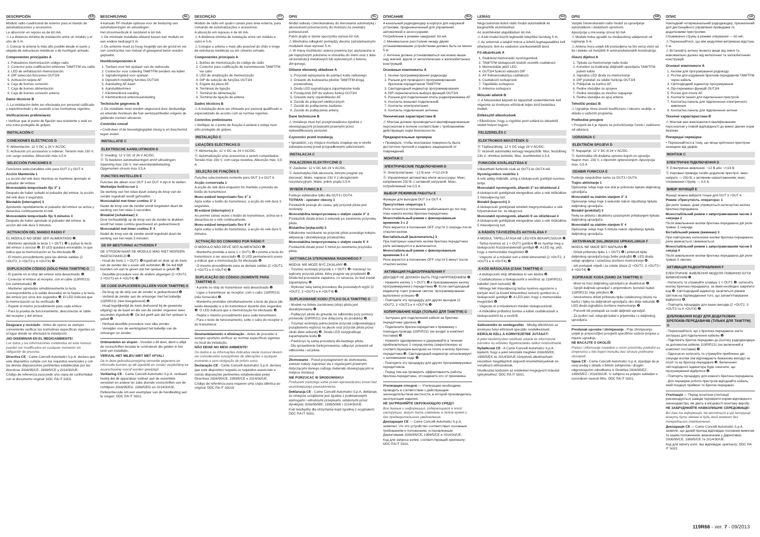DESCRIPCIÓN ES
Módulo radio cuadricanal de exterior para el mando de automatizaciones y accesorios.
La absorción en reposo es de 60 mA.
⚠ La distancia mínima de instalación entre un módulo y el otro de 5 m.
⚠ Colocar la antena lo más alto posible desde el suelo y alejada de estructuras metálicas o de hormigón armado.
Componentes principales A
1. Pulsadores memorización código radio
2. Conector para codificación emisores TAM/TFM vía cable
3. LED de señalización memorización.
4. DIP selección funciones OUT3/4
5. Activación tarjeta AF
6. Caja de bornes conexión
7. Caja de bornes alimentación
8. Caja de bornes conexión antena
Datos técnicos B
⚠ La instalación debe ser efectuada por personal calificado y experimentado y de acuerdo a las normativas vigentes.
Verificaciones preliminares
• Verificar que el punto de fijación sea resistente y esté en una zona protegida de golpes.
INSTALACIÓN C
CONEXIONES ELÉCTRICOS D
ⓐ Alimentación: 12 V DC o 24 V AC/DC.
ⓑ Activación y/o accesorios a ordenar: Tensión máx 230 V, con carga resistiva. Absorción máx 0,5 A
SELECCIÓN FUNCIONES E
Funciones seleccionables sólo para OUT 3 y OUT 4.
Acción Mantenida 1
La acción del relé dura mientras se mantiene apretado el pulsador del emisor.
Monoestable temporizado fijo 3" 2
Después de haber soltado el pulsador del emisor, la acción del relé dura 3 segundos.
Biestable (interruptor) 3
Apretando repetidamente el pulsador del emisor se activa y desactiva continuamente el relé.
Monoestable temporizado fijo 5 minutos 4
Después de haber apretado el pulsador del emisor, la acción del relé dura 5 minutos.
ACTIVACIÓN DEL MANDO RADIO F
EL MÓDULO NO DEBE SER ALIMENTADO ❶.
- Mantener apretada la tecla 1 = OUT1 ❹ y pulsar la tecla del emisor a asociar ❺. El LED quedará encendido, lo que indica que la memorización se ha efectuado ❻.
- El mismo procedimiento para las demás salidas (2 =OUT2, 3 =OUT3 y 4 =OUT4) ❼.
DUPLICACIÓN CÓDIGO (SÓLO PARA TAM/TFM) G
- El puente en el strip del emisor está desactivado ❶.
- Conectar el emisor al receptor, con el cable 119RIR211 (no suministrado) ❷.
- Mantener apretadas simultáneamente la tecla (correspondiente a la salida deseada) en la tarjeta y la tecla del emisor por unos dos segundos ❸. El LED indicará que la memorización se ha verificado ❹.
- Repetir el mismo procedimiento para cada emisor.
- Para la prueba de funcionamiento, desconectar el cable del receptor y del emisor.
Desguace y reciclado - Antes de operar es siempre conveniente verificar las normativas específicas vigentes en el lugar donde se efectuará la instalación.
¡NO DISEMINAR EN EL MEDIOAMBIENTE!
Los datos y las informaciones contenidas en este manual pueden ser modificados en cualquier momento sin obligación de preaviso.
Directiva CE - Came Cancelli Automatici S.p.A. declara que este dispositivo cumple con los requisitos esenciales y con las demás disposiciones pertinentes establecidas por las directivas 2006/95/CE, 1999/5/CE y 2014/30/UE.
Código de referencia para pedir una copia de conformidad con el documento original: DDC RA IT S001.
BESCHRIJVING NL
4-kanaals RF-module opbouw voor de besturing van automatiseringen en uitrustingen.
Het stroomverbruik in ruststand is 60 mA.
⚠ De minimale installatie-afstand tussen een module en een andere bedraagt 5 m.
⚠ De antenne moet zo hoog mogelijk van de grond en ver van constructies van metaal of gewapend beton worden geplaatst.
Hoofdcomponenten A
1. Toetsen voor het opslaan van de radiocode
2. Connector voor codering TAM/TFM-zenders via kabel
3. Signaleringsled voor opslaan
4. Dipswitch instelling functies OUT3/4
5. Aansluiting AF-kaart
6. Aansluitklemmen
7. Klemmenbord voeding
8. Klemmenbord antenneaansluiting
Technische gegevens B
⚠ De installatie moet worden uitgevoerd door deskundige en erkende monteurs die hun werkzaamheden volgens de geldende normen uitvoeren.
Controles vooraf
• Controleer of de bevestigingsplek stevig is en beschermd tegen stoten.
INSTALLATIE C
ELEKTRISCHE AANSLUITINGEN D
ⓐ Voeding: 12 V DC of 24 V AC/DC.
ⓑ Te besturen automatiseringen en/of uitrustingen: Spanning max 230 V, met weerstandsbelasting. Opgenomen stroom max 0,5 A
FUNCTIES INSTELLEN E
Functies die alleen voor OUT 3 en OUT 4 zijn in te stellen.
Werkwijze hold-to-run 1
De werking van het relais duurt zolang de knop van de zender ingedrukt wordt gehouden.
Monostabiel met timer continu 3" 2
Nadat de knop van de zender wordt losgelaten duurt de werking van het relais 3 seconden.
Bistabiel (schakelaar) 3
Door herhaaldelijk op de knop van de zender te drukken wordt het relais continu geactiveerd en gedeactiveerd.
Monostabiel met timer continu 5' 4
Nadat de knop van de zender wordt ingedrukt duurt de werking van het relais 5 minuten.
DE RF-BESTURING ACTIVEREN F
DE STROOM NAAR DE MODULE MAG NIET WORDEN INGESCHAKELD ❶.
- Houd de toets 1 = OUT1 ❹ ingedrukt en druk op de toets van de zender die u eraan wilt verbinden ❺. De led blijft branden om aan te geven dat het opslaan is gelukt ❻.
- Dezelfde procedure voor de andere uitgangen (2 =OUT2, 3 =OUT3 en 4 =OUT4) ❼.
DE CODE DUPLICEREN (ALLEEN VOOR TAM/TFM) G
- De brug op de strip van de zender is gedeactiveerd ❶.
- Verbind de zender aan de ontvanger met het kabeltje 119RIR211 (niet meegeleverd) ❷.
- Houd tegelijkertijd de toets (behorend bij de gewenste uitgang) op de kaart en die van de zender ongeveer twee seconden ingedrukt ❸. De led geeft aan dat het opslaan is gelukt ❹.
- Herhaal dezelfde procedure voor elke zender.
- Verwijder voor de werkingstest het kabeltje van de ontvanger en zender.
Ontmantelen en slopen - Voordat u dit doet, dient u altijd de voorschriften terzake te controleren die gelden in het land van installatie.
VERVUIL HET MILIEU NIET MET AFVAL!
De in deze gebruiksaanwijzing vermelde gegevens en informatie kunnen op elk ogenblik en zonder verplichting tot waarschuwing vooraf worden gewijzigd.
Verklaring CE - Came Cancelli Automatici S.p.A. verklaart hierbij dat de apparatuur voldoet aan de essentiële vereisten en andere ter zake doende voorschriften van de richtlijnen 2006/95/EG, 1999/5/EG en 2014/30/UE.
Referentiecode om een exemplaar van de handleiding aan te vragen: DDC RA IT S001.
DESCRIÇÃO PT
Módulo de rádio em quatro canais para área externa, para comando de automatizações e acessórios.
A absorção em repouso é de 60 mA.
⚠ A distância mínima de instalação entre um módulo e outro é 5 m.
⚠ Coloque a antena o mais alto possível do chão e longe de estruturas metálicas ou em cimento armado.
Componentes principais A
1. Botões de memorização do código de rádio
2. Conector para codificação de transmissores TAM/TFM via cabo
3. LED de sinalização de memorização
4. DIP de seleção de funções OUT3/4
5. Engate da placa AF.
6. Terminais de ligação
7. Terminal de alimentação
8. Terminal de ligação de antena
Dados técnicos B
⚠ A instalação deve ser efetuada por pessoal qualificado e especializado de acordo com as normas vigentes.
Controlos preliminares
• Verifique se o ponto de fixação é estável e esteja num sítio protegido de golpes.
INSTALAÇÃO C
LIGAÇÕES ELÉCTRICAS D
ⓐ Alimentação: 12 V DC ou 24 V AC/DC.
ⓑ Automatização e/ou acessórios a serem comandados: Tensão máx 230 V, com carga resistiva. Absorção máx. 0,5 A
SELEÇÃO DE FUNÇÕES E
Funções selecionáveis somente para OUT 3 e OUT 4.
Acção conservada 1
A acção do relé dura enquanto for mantida a pressão do botão do transmissor.
Mono-estável temporizado fixo 3" 2
Após soltar o botão do transmissor, a acção do relé dura 3 segundos.
Bi-estável (interruptor) 3
Ao premer várias vezes o botão do transmissor, activa-se e desactiva-se o relé continuamente.
Mono-estável temporizado fixo 5' 4
Após soltar o botão do transmissor, a acção do relé dura 5 minutos.
ACTIVAÇÃO DO COMANDO POR RÁDIO F
O MÓDULO NÃO DEVE SER ALIMENTADO ❶.
- Mantenha premida a tecla 1 = OUT1 ❹ e prema a tecla do transmissor a ser associado ❺. O LED permanecerá aceso a indicar que a memorização foi efectuada ❻.
- O mesmo procedimento para as demais saídas (2 =OUT2, 3 =OUT3 e 4 =OUT4) ❼.
DUPLICAÇÃO DO CÓDIGO (SOMENTE PARA TAM/TFM) G
- A ponte no strip do transmissor está desactivada ❶.
- Ligue o transmissor ao receptor, com o cabo 119RIR211 (não fornecido) ❷.
- Mantenha premidas simultaneamente a tecla da placa (da saída desejada) e a do transmissor durante dois segundos ❸. O LED indicará que a memorização foi efectuada ❹.
- Repita o mesmo procedimento para cada transmissor.
- Para o teste de funcionamento, solte o cabo do receptor e do transmissor.
Desmantelamento e eliminação - Antes de proceder é sempre oportuno verificar as normas específicas vigentes no local da instalação.
NÃO DEIXE NO MEIO AMBIENTE!
Os dados e as informações indicadas neste manual devem ser considerados susceptíveis de alterações a qualquer momento e sem obrigação de prévio aviso.
Declaração CE - Came Cancelli Automatici S.p.A. declara que este dispositivo respeita os requisitos essenciais e outras disposições pertinentes estabelecidas pelas Directivas 2006/95/CE, 1999/5/CE e 2014/30/UE.
Código de referência para requerer uma cópia idêntica ao original: DDC RA IT S001b
OPIS PL
Moduł radiowy czterokanałowy do sterowania automatyką i akcesoriami przeznaczony do montażu na zewnątrz pomieszczeń.
Pobór prądu w stanie spoczynku wynosi 60 mA.
⚠ Minimalna odległość pomiędzy dwoma zainstalowanymi modułami musi wynosić 5 m.
⚠ W miarę możliwości antena powinna być usytuowana w jak najwyższym położeniu w stosunku do ziemi oraz z dala od konstrukcji metalowych lub wykonanych z betonu zbrojonego.
Główne elementy składowe A
1. Przyciski wpisywania do pamięci kodu radiowego
2. Gniazdo do kodowania pilotów TAM/TFM drogą przewodową
3. Dioda LED sygnalizująca zapamiętanie kodu
4. Przełącznik DIP do wyboru funkcji OUT3/4
5. Gniazdo karty częstotliwości AF
6. Zaciski do połączeń elektrycznych
7. Zaciski do podłączenia zasilania
8. Zaciski do podłączenia anteny
Dane techniczne B
⚠ Instalacja musi być przeprowadzona zgodnie z obowiązującymi przepisami prawnymi przez wykwalifikowany personel.
Czynności przed instalacją
• Sprawdzić, czy miejsce montażu znajduje się w strefie zabezpieczonej przed przypadkowymi uderzeniami.
INSTALACJA C
POŁĄCZENIA ELEKTRYCZNE D
ⓐ Zasilanie: 12 V DC lub 24 V AC/DC.
ⓑ Automatyka i/lub akcesoria, którymi pragnie się sterować: Maks. napięcie 230 V z obciążeniem rezystancyjnym. Maks. pobór prądu 0,5 A
WYBÓR FUNKCJI E
Funkcje wybieralne tylko dla OUT3 i OUT4.
TOTMAN - operator obecny 1
Przekaźnik pracuje do czasu, gdy przycisk pilota jest wciśnięty.
Monostabilna temporyzowana o stałym czasie 3" 2
Przekaźnik działa przez 3 sekundy po zwolnieniu przycisku pilota.
Bistabilna (wyłącznik) 3
Kilkakrotne naciskanie na przycisk pilota powoduje kolejno aktywację i dezaktywację przekaźnika.
Monostabilna temporyzowana o stałym czasie 5' 4
Przekaźnik działa przez 5 minut po zwolnieniu przycisku pilota.
AKTYWACJA STEROWANIA RADIOWEGO F
MODUŁ NIE MOŻE BYĆ ZASILANY ❶.
- Trzymać wciśnięty przycisk 1 = OUT1 ❹ i nacisnąć na wybrany przycisk pilota, który pragnie się przydzielić ❺. Dioda led pozostanie zapalona, co oznacza, że kod został zapamiętany ❻.
- Wykonać taką samą procedurę dla pozostałych wyjść (2 =OUT2, 3 =OUT3 e 4 =OUT4) ❼.
DUPLIKOWANIE KODU (TYLKO DLA TAM/TFM) G
- Mostek na listwie zaciskowej (strip) pilota jest dezaktywowany ❶.
- Podłączyć pilota do gniazda na odbiorniku przy pomocy przewodu 119RIR211 (nie dołączony do produktu) ❷.
- Trzymać wciśnięty jednocześnie przycisk (odpowiadający pożądanemu wyjściu) na płycie oraz przycisk pilota przez około dwie sekundy ❸. Dioda LED zasygnalizuje zapamiętanie kodu ❹.
- Powtórzyć tą samą procedurę dla każdego pilota.
- Dla sprawdzenia funkcjonowania, odłączyć przewód od odbiornika i od pilota.
Złomowanie - Przed przystąpieniem do złomowania, zawsze należy zapoznać się z regulacjami prawnymi dotyczącymi danego rodzaju materiału obowiązującymi w miejscu instalacji.
NIE PORZUCAĆ W ŚRODOWISKU!
Producent zastrzega sobie prawo wprowadzania zmian bez wcześniejszego powiadomienia.
Deklaracja CE - Came Cancelli Automatici S.p.A. deklaruje, że niniejsze urządzenie jest zgodne z podstawowymi wymogami i odnośnymi przepisami, ustalonymi przez dyrektywy 2006/95/WE, 1999/5/WE i 2014/30/UE.
Kod niezbędny dla otrzymania kopii zgodnej z oryginałem: DDC RA IT S001.
ОПИСАНИЕ RU
4-канальный радиодекодер в корпусе для наружной установки, предназначенный для управления автоматикой и аксессуарами.
Потребление в режиме ожидания: 60 мА.
⚠ Минимальное расстояние между двумя устанавливаемыми устройствами должно быть не менее 5 м.
⚠ Антенна должна устанавливаться как можно выше над землей, вдали от металлических и железобетонных конструкций.
Основные компоненты A
1. Кнопки программирования радиокода
2. Разъем для проводного программирования брелоков-передатчиков TAM/TFM
3. Светодиодный индикатор программирования
4. DIP-переключатель выбора функций OUT3/4
5. Разъем для подключения платы радиоприемника AF
6. Контакты внешних подключений
7. Контакты электропитания
8. Контакты подключения антенны
Технические характеристики B
⚠ Монтаж должен производиться квалифицированным персоналом в полном соответствии с требованиями действующих норм безопасности.
Предварительные проверки
• Проверьте, чтобы монтажная поверхность была достаточно прочной и надежно защищенной от повреждений.
МОНТАЖ C
ЭЛЕКТРИЧЕСКИЕ ПОДКЛЮЧЕНИЯ D
ⓐ Электропитание: ~12 В или ~/=12-24 В
ⓑ Управляемая автоматика и/или аксессуары: Макс. напряжение 230 В, с активной нагрузкой. Макс. потребляемый ток 0,5 А
ВЫБОР РЕЖИМОВ РАБОТЫ E
Функции для выходов OUT 3 и OUT 4.
Присутствие оператора 1
Реле остается в положении срабатывания до тех пор, пока нажата кнопка брелока-передатчика.
Моностабильный режим с фиксированным временем 3 с 2
Реле вернется в положение OFF спустя 3 секунды после отжатия кнопки.
Бистабильный (выключатель) 3
При повторных нажатиях кнопки брелока-передатчика реле активируется и выключается.
Моностабильный режим с фиксированным временем 5 с 4
Реле вернется в положение OFF спустя 5 минут после отжатия кнопки.
АКТИВАЦИЯ РАДИОУПРАВЛЕНИЯ F
ДЕКОДЕР НЕ ДОЛЖЕН БЫТЬ ПОД НАПРЯЖЕНИЕМ ❶.
- Нажмите кнопку 1 = OUT1 ❹ и присваиваемую кнопку программируемого передатчика ❺. Если светодиодный индикатор горит ровным светом, программирование выполнено успешно ❻.
- Повторите эту процедуру для других выходов (2 =OUT2, 3 =OUT3 и 4 =OUT4) ❼.
КОПИРОВАНИЕ КОДА (ТОЛЬКО ДЛЯ TAM/TFM) G
- Заглушка для подключения кабеля на брелоке-передатчике удалена ❶.
- Подключите брелок-передатчик к приемнику с помощью провода 119RIR211 (не входит в комплект поставки) ❷.
- Нажмите одновременно и удерживайте в течение приблизительно 2 секунд кнопку (закрепленную за соответствующим выходом) на плате и кнопку брелока-передатчика ❸. Светодиодный индикатор сигнализирует о запоминании кода ❹.
- Повторите эту процедуру для других программируемых передатчиков.
- Перед тем как проверить эффективность работы брелока-передатчика, отсоедините его от приемника.
Утилизация отходов — Утилизацию необходимо проводить в соответствии с действующим законодательством местности, в которой производилась эксплуатация изделия.
НЕ ЗАГРЯЗНЯЙТЕ ОКРУЖАЮЩУЮ СРЕДУ!
Все данные и информация, содержащиеся в этой инструкции, могут быть изменены в любое время и без предварительного уведомления.
Декларация CE — Came Cancelli Automatici S.p.A. заявляет, что это устройство соответствует основным требованиям и положениям, установленным Директивами 2006/95/CE, 1999/5/CE и 2014/30/UE.
Код для запроса копии, соответствующей оригиналу: DDC RA IT S001.
LEÍRÁS HU
Négycsatornás külső rádió modul automatikák és kiegészítők vezérléséhez
Az áramfelvétel alapállásban 60 mA.
⚠ A két modul között legkisebb telepítési távolság 5 m.
⚠ Az antennát a talajtól mérve a lehető legmagasabbra kell elhelyezni, fém és vasbeton szerkezetektől távol.
Fő alkatrészek A
1. Rádiókód memorizáló nyomógombok
2. TAM/TFM távkapcsoló kódoló vezeték csatlakozó
3. Memorizálás jelző LED
4. OUT3/4 funkció választó DIP
5. AF frekvenciakártya csatlakozó
6. Csatlakozó sorkapcsok
7. Tápellátás sorkapocs
8. Antenna sorkapocs
Műszaki adatok B
⚠ A felszerelést képzett és tapasztalt szakembernek kell végeznie az érvényes előírások teljes körű betartása mellett.
Előkészítő ellenőrzések
• Ellenőrizze, hogy a rögzítési pont szilárd és ütésektől védett helyen legyen.
FELSZERELÉS C
ELEKTROMOS BEKÖTÉSEK D
ⓐ Tápfeszültség: 12 V DC vagy 24 V AC/DC.
ⓑ Vezérelt automatika és/vagy kiegészítők: Max. feszültség 230 V, ohmikus terhelés. Max. áramfelvétel 0,5 A
FUNKCIÓK KIVÁLASZTÁSA E
Választható funkciók csak az OUT3 és OUT4-nél.
Nyomógombos vezérlés 1
A relé addig működik, amíg a távkapcsoló gombját nyomva tartja.
Monostabil nyomógomb, állandó 3"-es időzítéssel 2
A távkapcsoló gombjának elengedése után a relé működése 3 másodpercig tart.
Bistabil (kapcsoló) 3
A távkapcsoló gombjának ismételt megnyomásakor a relé folyamatosan be- és kikapcsol.
Monostabil nyomógomb, állandó 5'-es időzítéssel 4
A távkapcsoló gombjának elengedése után a relé működése 5 másodpercig tart.
A RÁDIÓS TÁVVEZÉRLÉS AKTIVÁLÁSA F
A MODUL TÁPELLÁTÁSA NE LEGYEN BEKAPCSOLVA ❶.
- Tartsa nyomva az 1 = OUT1 gombot ❹ és nyomja meg a távkapcsoló hozzárendelendő gombját ❺. A LED ég, jelzi, hogy a memorizálás megtörtént ❻.
- Végezze el a művelet sort a többi kimenetnél (2 =OUT2, 3 =OUT3 e 4 =OUT4) ❼.
A KÓD MÁSOLÁSA (CSAK TAM/TFM) G
- A távkapcsoló strip áthidalása ki van iktatva ❶.
- Csatlakoztassa a távkapcsolót a vevőhöz az 119RIR211 kábellel (nem tartozék) ❷.
- Mintegy két másodpercig tartsa nyomva egyszerre a kártyán levő (a kívánt kimenethez tartozó) gombot és a távkapcsoló gombját ❸. A LED jelzi, hogy a memorizálás megtörtént ❹.
- Végezze el a műveletsort minden távkapcsolónál.
- A működési próbához bontsa a kábel csatlakozását a távkapcsolóról és a vevőről.
Szétszerelés és semlegesítés - Mindig ellenőrizze az érvényes helyi előírások speciális rendelkezéseit.
KERÜLNI KELL A KÖRNYEZETBE JUTÁSÁT!
A jelen kézikönyvben található adatok és információk bármikor és előzetes figyelmeztetés nélkül módosíthatók.
Nyilatkozat CE - A Came Cancelli Automatici S.p.A. kijelenti, hogy a jelen készülék megfelel 2006/95/EK, 1999/5/EK és 2014/30/UE irányelvek alkalmazható részeiben megállapított alapvető követelményeknek és vonatkozó előírásoknak.
Hivatkozási kódszám az eredetivel megegyező másolat igényléséhez: DDC RA IT S001.
OPIS HR
Vanjski četverokanalni radio modul za upravljanje automatikom i dodatnom opremom.
Apsorpcija u mirovanju iznosi 60 mA.
⚠ Module treba ugraditi na međusobnoj udaljenosti od najmanje 5 m.
⚠ Antena mora uvijek biti postavljena na što većoj visini od tla i daleko od metalnih ili armiranobetonskih konstrukcija.
Glavni dijelovi A
1. Tipkala za memoriranje radio koda
2. Konektor za kodiranje daljinskih upravljača TAM/TFM putem kabla
3. Signalna LED dioda za memoriranje
4. DIP prekidač za odabir funkcija OUT3/4
5. Priključak za karticu AF.
6. Redne stezaljke za spojeve
7. Redna stezaljka za mrežno napajanje
8. Redna stezaljka za spoj antene
Tehnički podaci B
⚠ Ugradnju mora izvesti kvalificirano i iskusno osoblje, u skladu s važećim propisima.
Prethodne provjere
• Provjeriti da li je mjesto za pričvršćivanje čvrsto i zaštićeno od udaraca;
UGRADNJA C
ELEKTRIČNI SPOJEVI D
ⓐ Napajanje: 12 V DC ili 24 V AC/DC.
ⓑ Automatika i/ili dodatna oprema kojom se upravlja: Napon max. 230 V, s otpornim opterećenjem. Apsorpcija max. 0,5 A
ODABIR FUNKCIJA E
Funkcije raspoložive samo za OUT3 i OUT4.
Trajno aktiviranje 1
Djelovanje releja traje sve dok je pritisnuto tipkalo daljinskog upravljača.
Monostabil sa stalnim stanjem 3" 2
Djelovanje releja traje 3 sekunde nakon otpuštanja tipkala daljinskog upravljača.
Bistabil (prekidač) 3
Relej se aktivira i deaktivira uzastopnim pritiskanjem tipkala daljinskog upravljača.
Monostabil sa stalnim stanjem 5' 4
Djelovanje releja traje 5 minuta nakon otpuštanja tipkala daljinskog upravljača.
AKTIVIRANJE DALJINSKOG UPRAVLJANJA F
MODUL NE SMIJE BITI NAPAJAN ❶.
- Držati pritisnutu tipku 1 = OUT1 ❹ i pritisnuti tipku daljinskog upravljača koju želite pridružiti ❺. LED dioda ostaje upaljena i označava izvršeno memoriranje ❻.
- Isti postupak vrijedi i za ostale izlaze (2 =OUT2, 3 =OUT3 i 4 =OUT4) ❼.
KOPIRANJE KODA (SAMO ZA TAM/TFM) G
- Most na traci daljinskog upravljača je deaktiviran ❶.
- Spojiti daljinski upravljač s prijemnikom, koristeći kabel 119RIR211 (nije priložen) ❷.
- Istovremeno držati pritisnutu tipku (odabranog izlaza) na kartici i tipku na daljinskom upravljaču oko dvije sekunde ❸. LED dioda signalizira izvršeno memoriranje ❹.
- Ponoviti isti postupak za svaki daljinski upravljač.
- Za probni rad, odspojiti kabel s prijemnika i s daljinskog upravljača.
Prestanak uporabe i zbrinjavanje - Prije zbrinjavanja uvijek je preporučljivo provjeriti specifične važeće propise u mjestu ugradnje.
NE BACAJTE U OKOLIŠ!
Podaci i informacije navedeni u ovom priručniku podložni su izmjenama u bilo kojem trenutku bez obveze prethodne obavijesti.
Izjava CE - Came Cancelli Automatici S.p.A. izjavljuje da je ovaj uređaj u skladu s bitnim zahtjevima i drugim odgovarajućim odredbama iz Direktiva 2006/95/EZ, 1999/5/EZ i 2014/30/UE. U zahtjevu za prijepis sukladan s izvornikom navesti šifru: DDC RA IT S001.
ОПИС UK
Накладний чотириканальний радіодекодер, призначений для дистанційного управління приводами та додатковими пристроями.
Споживання струму в режимі очікування — 60 мА.
⚠ Переконайтеся, що між модулями витримана відстань 5 м.
⚠ Встановіть антену якомога вище від землі та максимально далеко від металічних та залізобетонних конструкцій.
Основні компоненти A
1. Кнопки для програмування радіокоду
2. Роз'єм для кодування брелоків-передавачів TAM/TFM через кабель
3. Світлодіодний індикатор програмування
4. Dip-перемикач функцій OUT3/4
5. Роз'єм для плати AF
6. Контакти панелі для підключення пристроїв
7. Контактна панель для підключення електричного живлення
8. Контактна панель для підключення антени
Технічні характеристики B
⚠ Монтаж має виконуватися кваліфікованим персоналом у повній відповідності до вимог діючих норм безпеки.
Попередні перевірки
• Переконайтеся в тому, що місце кріплення пристрою захищене від ударів.
МОНТАЖ C
ЕЛЕКТРИЧНІ ПІДКЛЮЧЕННЯ D
ⓐ Електричне живлення: ~12 В або ~/=24 В
ⓑ Керовані приводи та/або додаткові пристрої: макс. напруга — 230 В, з активним навантаженням; макс. споживання струму — 0,5 А.
ВИБІР ФУНКЦІЙ E
Функції можна вибрати тільки для OUT 3 і OUT 4.
Режим «Присутність оператора» 1
Дія реле триває, доки утримується натиснутою кнопка брелока-передавача.
Моностабільний режим з запрограмованим часом 3 секунди 2
Після вивільнення кнопки брелока-передавача дія реле триває 3 секунди.
Бістабільний режим (вимикач) 3
При повторному натисканні кнопки брелока-передавача реле вмикається і вимикається.
Моностабільний режим з запрограмованим часом 5 секунд 4
Після вивільнення кнопки брелока-передавача дія реле триває 5 хвилин.
АКТИВАЦІЯ РАДІОУПРАВЛІННЯ F
ЕЛЕКТРИЧНЕ ЖИВЛЕННЯ МОДУЛЯ ПОВИННО БУТИ ВИМКНЕНИМ ❶.
- Натисніть та утримуйте клавішу 1 = OUT1 ❹, натисніть кнопку брелока-передавача, за яким необхідно закріпити код ❺. Світлодіодний індикатор засвітиться рівним світлом на підтвердження того, що запам'ятовування відбулося ❻.
- Повторіть процедуру для інших виходів (2 =OUT2, 3 =OUT3 та 4 =OUT4) ❼.
ДУБЛЮВАННЯ КОДУ ДЛЯ ДОДАТКОВИХ БРЕЛОКІВ-ПЕРЕДАВАЧІВ (ТІЛЬКИ ДЛЯ TAM/TFM) G
- Переконайтеся, що з брелока-передавача знята заглушка для підключення кабелю ❶.
- Підключіть брелок-передавач до роз'єму радіодекодера за допомогою кабелю 119RIR211 (не включений в комплект поставки) ❷.
- Одночасно натисніть та утримуйте приблизно дві секунди кнопки (які відповідають бажаному виходу) на платі та на брелоці-передавачі ❸. Включення світлодіодного індикатора буде означати, що програмування відбулося ❹.
- Повторіть процедуру для кожного брелока-передавача.
- Для перевірки роботи пристроїв від'єднайте кабель, який поєднує приймач та брелок-передавач.
Утилізація — Перед початком утилізації рекомендується завжди перевірити норми відповідного законодавства, які діють в місцевості монтажу виробу.
НЕ ЗАБРУДНЮЙТЕ НАВКОЛИШНЄ СЕРЕДОВИЩЕ!
Всі дані та інформація, які містяться в цій інструкції, можуть бути змінені в будь-який момент без попереднього повідомлення.
Декларація CE — Came Cancelli Automatici S.p.A. заявляє, що даний прилад відповідає основним вимогам та іншим положенням, визначеним у Директивах 2006/95/CE, 1999/5/CE та 2014/30/UE.
Код для запиту копії, яка відповідає оригіналу: DDC RA IT S001.
119R66 - ver. 7 - 09/2013